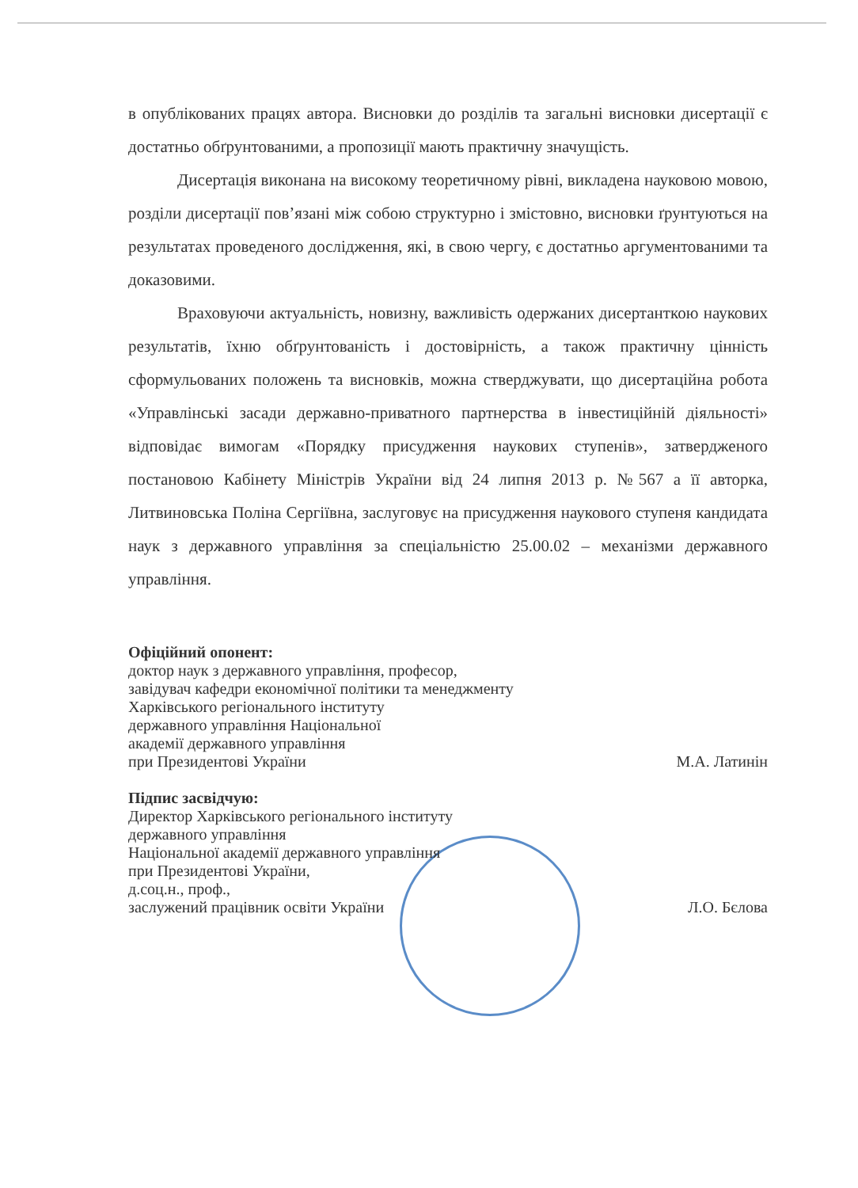в опублікованих працях автора. Висновки до розділів та загальні висновки дисертації є достатньо обґрунтованими, а пропозиції мають практичну значущість.
Дисертація виконана на високому теоретичному рівні, викладена науковою мовою, розділи дисертації пов’язані між собою структурно і змістовно, висновки ґрунтуються на результатах проведеного дослідження, які, в свою чергу, є достатньо аргументованими та доказовими.
Враховуючи актуальність, новизну, важливість одержаних дисертанткою наукових результатів, їхню обґрунтованість і достовірність, а також практичну цінність сформульованих положень та висновків, можна стверджувати, що дисертаційна робота «Управлінські засади державно-приватного партнерства в інвестиційній діяльності» відповідає вимогам «Порядку присудження наукових ступенів», затвердженого постановою Кабінету Міністрів України від 24 липня 2013 р. №567 а її авторка, Литвиновська Поліна Сергіївна, заслуговує на присудження наукового ступеня кандидата наук з державного управління за спеціальністю 25.00.02 – механізми державного управління.
Офіційний опонент:
доктор наук з державного управління, професор,
завідувач кафедри економічної політики та менеджменту
Харківського регіонального інституту
державного управління Національної
академії державного управління
при Президентові України М.А. Латинін
Підпис засвідчую:
Директор Харківського регіонального інституту
державного управління
Національної академії державного управління
при Президентові України,
д.соц.н., проф.,
заслужений працівник освіти України Л.О. Бєлова